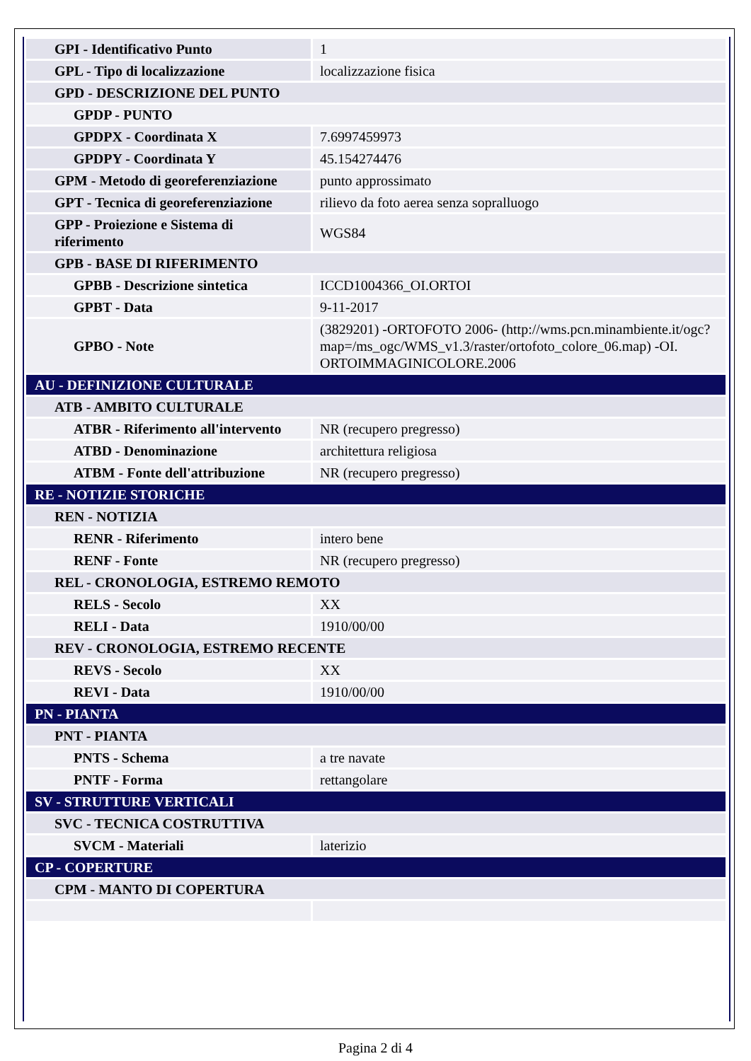| GPI - Identificativo Punto | 1 |
| GPL - Tipo di localizzazione | localizzazione fisica |
| GPD - DESCRIZIONE DEL PUNTO | |
| GPDP - PUNTO | |
| GPDPX - Coordinata X | 7.6997459973 |
| GPDPY - Coordinata Y | 45.154274476 |
| GPM - Metodo di georeferenziazione | punto approssimato |
| GPT - Tecnica di georeferenziazione | rilievo da foto aerea senza sopralluogo |
| GPP - Proiezione e Sistema di riferimento | WGS84 |
| GPB - BASE DI RIFERIMENTO | |
| GPBB - Descrizione sintetica | ICCD1004366_OI.ORTOI |
| GPBT - Data | 9-11-2017 |
| GPBO - Note | (3829201) -ORTOFOTO 2006- (http://wms.pcn.minambiente.it/ogc?map=/ms_ogc/WMS_v1.3/raster/ortofoto_colore_06.map) -OI. ORTOIMMAGINICOLORE.2006 |
| AU - DEFINIZIONE CULTURALE | |
| ATB - AMBITO CULTURALE | |
| ATBR - Riferimento all'intervento | NR (recupero pregresso) |
| ATBD - Denominazione | architettura religiosa |
| ATBM - Fonte dell'attribuzione | NR (recupero pregresso) |
| RE - NOTIZIE STORICHE | |
| REN - NOTIZIA | |
| RENR - Riferimento | intero bene |
| RENF - Fonte | NR (recupero pregresso) |
| REL - CRONOLOGIA, ESTREMO REMOTO | |
| RELS - Secolo | XX |
| RELI - Data | 1910/00/00 |
| REV - CRONOLOGIA, ESTREMO RECENTE | |
| REVS - Secolo | XX |
| REVI - Data | 1910/00/00 |
| PN - PIANTA | |
| PNT - PIANTA | |
| PNTS - Schema | a tre navate |
| PNTF - Forma | rettangolare |
| SV - STRUTTURE VERTICALI | |
| SVC - TECNICA COSTRUTTIVA | |
| SVCM - Materiali | laterizio |
| CP - COPERTURE | |
| CPM - MANTO DI COPERTURA | |
Pagina 2 di 4